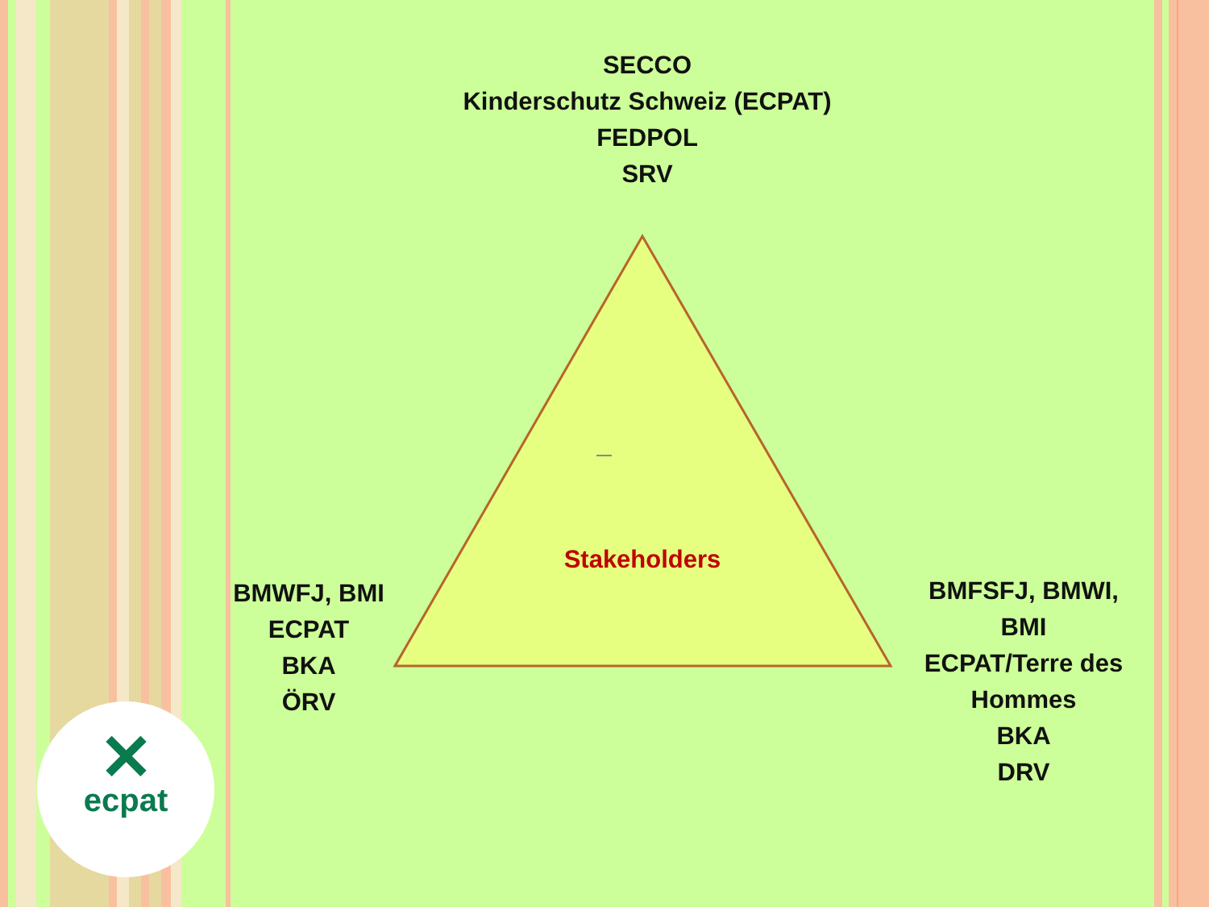SECCO
Kinderschutz Schweiz (ECPAT)
FEDPOL
SRV
Stakeholders
BMWFJ, BMI
ECPAT
BKA
ÖRV
BMFSFJ, BMWI,
BMI
ECPAT/Terre des Hommes
BKA
DRV
✕
ecpat